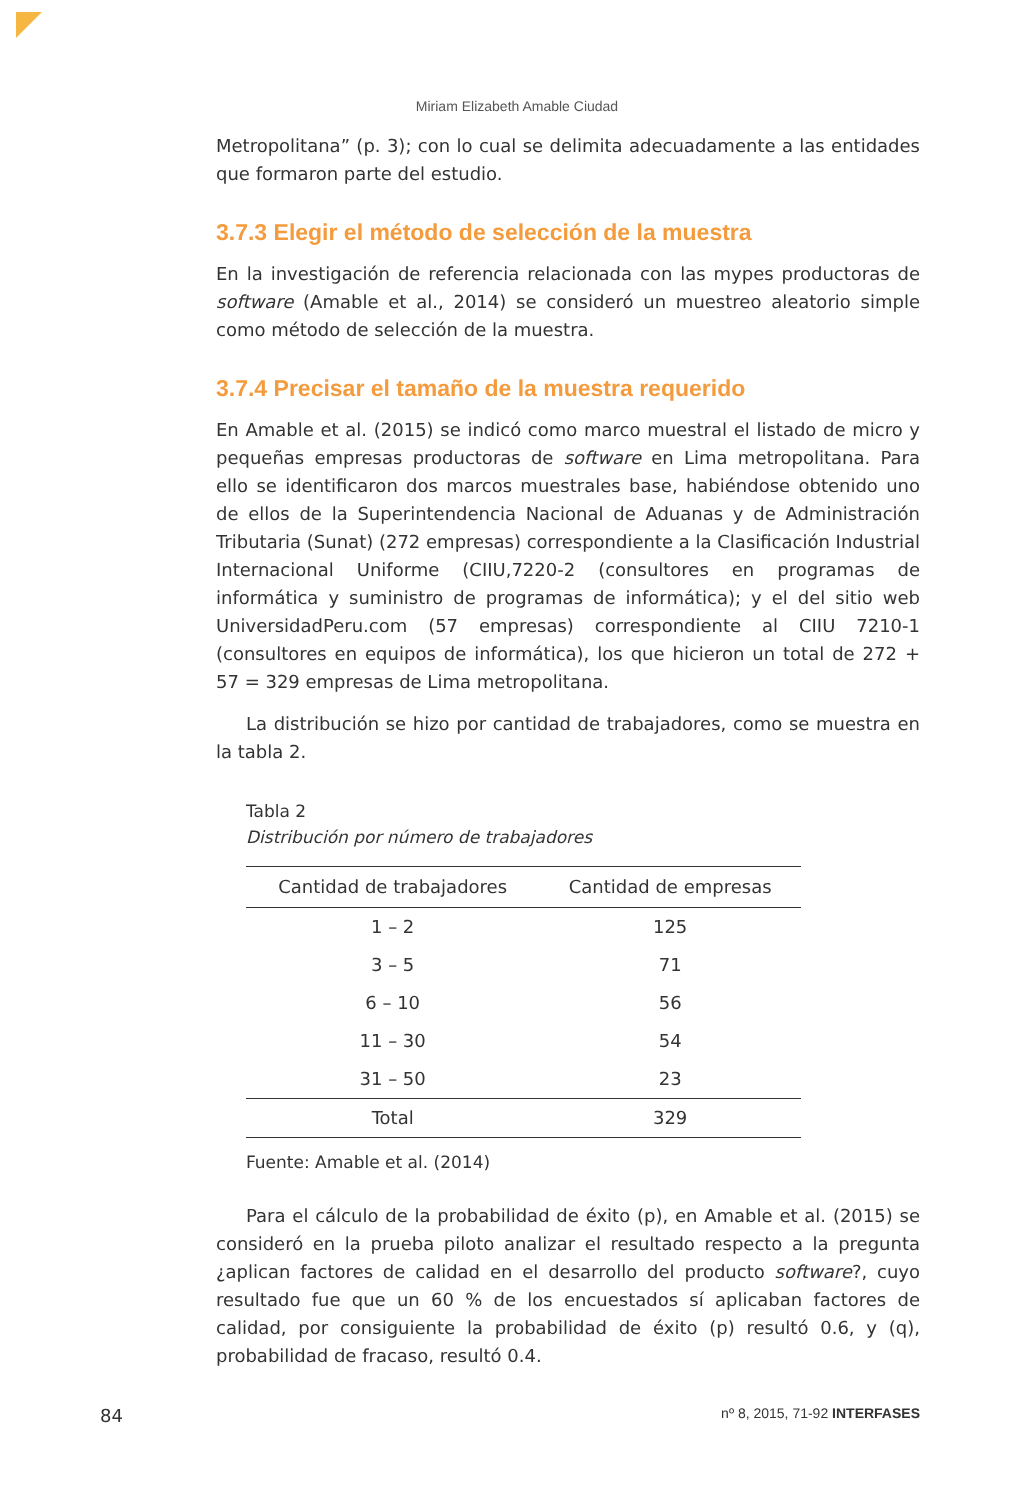Miriam Elizabeth Amable Ciudad
Metropolitana” (p. 3); con lo cual se delimita adecuadamente a las entidades que formaron parte del estudio.
3.7.3 Elegir el método de selección de la muestra
En la investigación de referencia relacionada con las mypes productoras de software (Amable et al., 2014) se consideró un muestreo aleatorio simple como método de selección de la muestra.
3.7.4 Precisar el tamaño de la muestra requerido
En Amable et al. (2015) se indicó como marco muestral el listado de micro y pequeñas empresas productoras de software en Lima metropolitana. Para ello se identificaron dos marcos muestrales base, habiéndose obtenido uno de ellos de la Superintendencia Nacional de Aduanas y de Administración Tributaria (Sunat) (272 empresas) correspondiente a la Clasificación Industrial Internacional Uniforme (CIIU,7220-2 (consultores en programas de informática y suministro de programas de informática); y el del sitio web UniversidadPeru.com (57 empresas) correspondiente al CIIU 7210-1 (consultores en equipos de informática), los que hicieron un total de 272 + 57 = 329 empresas de Lima metropolitana.
La distribución se hizo por cantidad de trabajadores, como se muestra en la tabla 2.
Tabla 2
Distribución por número de trabajadores
| Cantidad de trabajadores | Cantidad de empresas |
| --- | --- |
| 1 – 2 | 125 |
| 3 – 5 | 71 |
| 6 – 10 | 56 |
| 11 – 30 | 54 |
| 31 – 50 | 23 |
| Total | 329 |
Fuente: Amable et al. (2014)
Para el cálculo de la probabilidad de éxito (p), en Amable et al. (2015) se consideró en la prueba piloto analizar el resultado respecto a la pregunta ¿aplican factores de calidad en el desarrollo del producto software?, cuyo resultado fue que un 60 % de los encuestados sí aplicaban factores de calidad, por consiguiente la probabilidad de éxito (p) resultó 0.6, y (q), probabilidad de fracaso, resultó 0.4.
84 nº 8, 2015, 71-92 INTERFASES